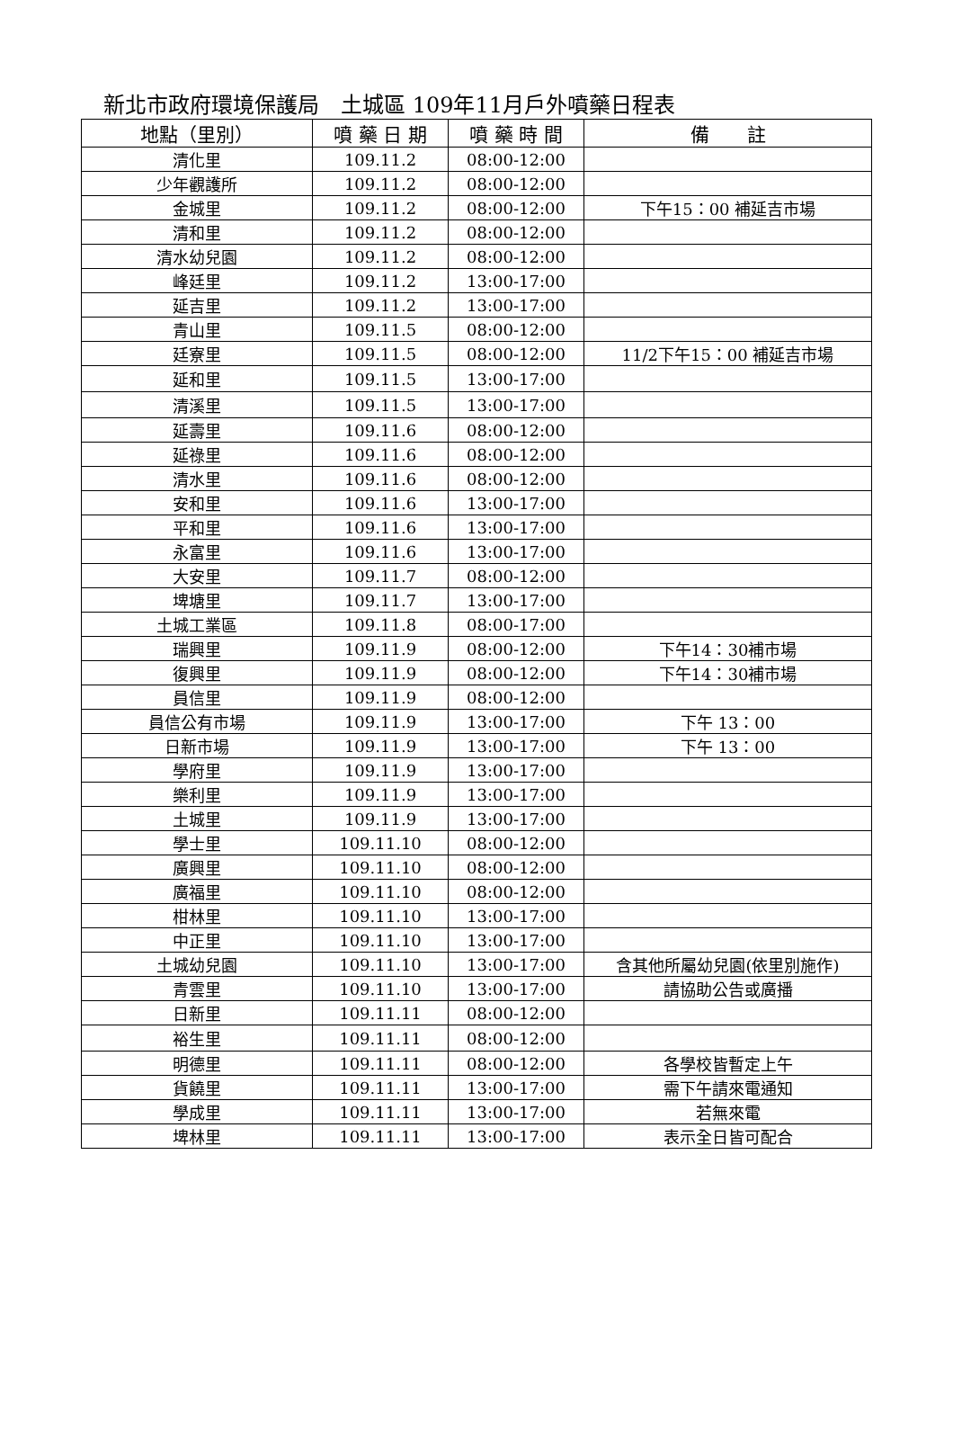新北市政府環境保護局　土城區 109年11月戶外噴藥日程表
| 地點（里別） | 噴 藥 日 期 | 噴 藥 時 間 | 備 註 |
| --- | --- | --- | --- |
| 清化里 | 109.11.2 | 08:00-12:00 | |
| 少年觀護所 | 109.11.2 | 08:00-12:00 | |
| 金城里 | 109.11.2 | 08:00-12:00 | 下午15：00 補延吉市場 |
| 清和里 | 109.11.2 | 08:00-12:00 | |
| 清水幼兒園 | 109.11.2 | 08:00-12:00 | |
| 峰廷里 | 109.11.2 | 13:00-17:00 | |
| 延吉里 | 109.11.2 | 13:00-17:00 | |
| 青山里 | 109.11.5 | 08:00-12:00 | |
| 廷寮里 | 109.11.5 | 08:00-12:00 | 11/2下午15：00 補延吉市場 |
| 延和里 | 109.11.5 | 13:00-17:00 | |
| 清溪里 | 109.11.5 | 13:00-17:00 | |
| 延壽里 | 109.11.6 | 08:00-12:00 | |
| 延祿里 | 109.11.6 | 08:00-12:00 | |
| 清水里 | 109.11.6 | 08:00-12:00 | |
| 安和里 | 109.11.6 | 13:00-17:00 | |
| 平和里 | 109.11.6 | 13:00-17:00 | |
| 永富里 | 109.11.6 | 13:00-17:00 | |
| 大安里 | 109.11.7 | 08:00-12:00 | |
| 埤塘里 | 109.11.7 | 13:00-17:00 | |
| 土城工業區 | 109.11.8 | 08:00-17:00 | |
| 瑞興里 | 109.11.9 | 08:00-12:00 | 下午14：30補市場 |
| 復興里 | 109.11.9 | 08:00-12:00 | 下午14：30補市場 |
| 員信里 | 109.11.9 | 08:00-12:00 | |
| 員信公有市場 | 109.11.9 | 13:00-17:00 | 下午 13：00 |
| 日新市場 | 109.11.9 | 13:00-17:00 | 下午 13：00 |
| 學府里 | 109.11.9 | 13:00-17:00 | |
| 樂利里 | 109.11.9 | 13:00-17:00 | |
| 土城里 | 109.11.9 | 13:00-17:00 | |
| 學士里 | 109.11.10 | 08:00-12:00 | |
| 廣興里 | 109.11.10 | 08:00-12:00 | |
| 廣福里 | 109.11.10 | 08:00-12:00 | |
| 柑林里 | 109.11.10 | 13:00-17:00 | |
| 中正里 | 109.11.10 | 13:00-17:00 | |
| 土城幼兒園 | 109.11.10 | 13:00-17:00 | 含其他所屬幼兒園(依里別施作) |
| 青雲里 | 109.11.10 | 13:00-17:00 | 請協助公告或廣播 |
| 日新里 | 109.11.11 | 08:00-12:00 | |
| 裕生里 | 109.11.11 | 08:00-12:00 | |
| 明德里 | 109.11.11 | 08:00-12:00 | 各學校皆暫定上午 |
| 貨饒里 | 109.11.11 | 13:00-17:00 | 需下午請來電通知 |
| 學成里 | 109.11.11 | 13:00-17:00 | 若無來電 |
| 埤林里 | 109.11.11 | 13:00-17:00 | 表示全日皆可配合 |